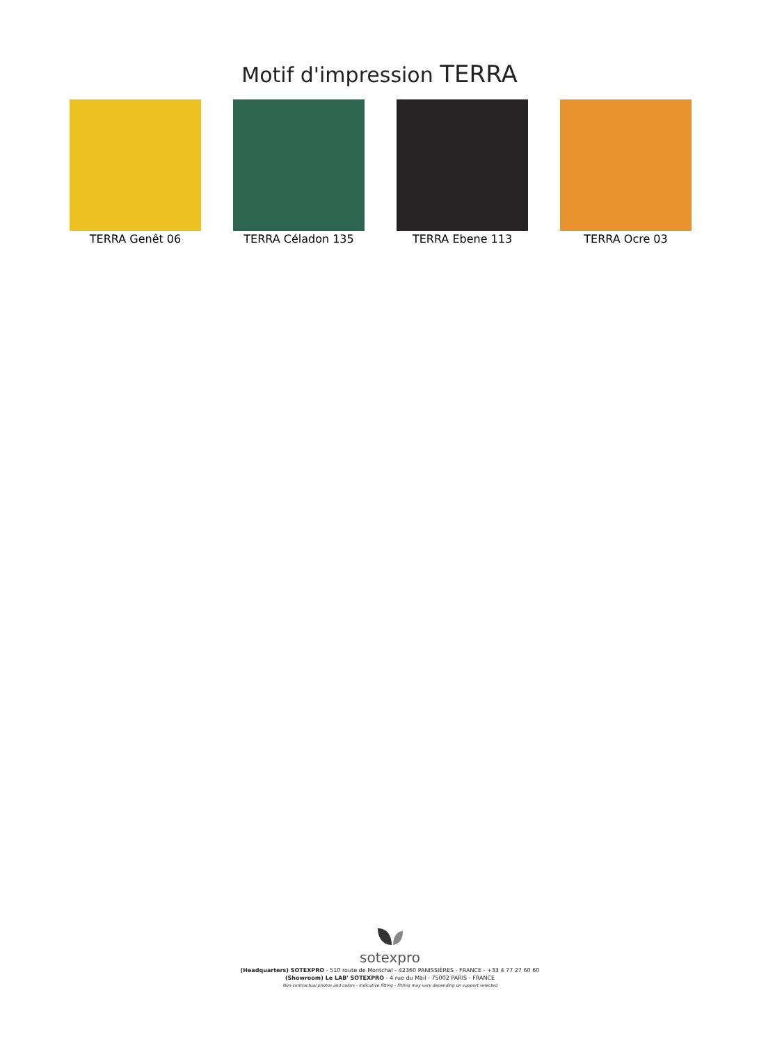Motif d'impression TERRA
TERRA Genêt 06 TERRA Céladon 135 TERRA Ebene 113 TERRA Ocre 03
sotexpro
(Headquarters) SOTEXPRO - 510 route de Montchal - 42360 PANISSIÈRES - FRANCE - +33 4 77 27 60 60
(Showroom) Le LAB' SOTEXPRO - 4 rue du Mail - 75002 PARIS - FRANCE
Non-contractual photos and colors - Indicative fitting - Fitting may vary depending on support selected